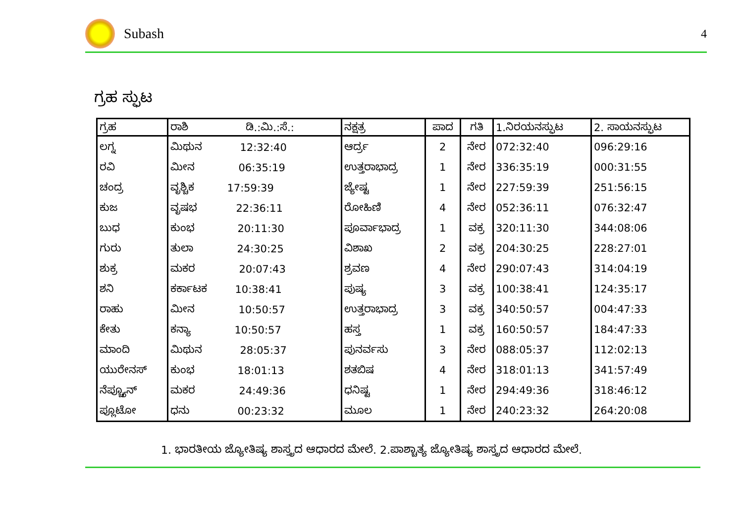Subash
4
ಗ್ರಹ ಸ್ಫುಟ
| ಗ್ರಹ | ರಾಶಿ ಡಿ.:ಮಿ.:ಸೆ.: | ನಕ್ಷತ್ರ | ಪಾದ | ಗತಿ | 1.ನಿರಯನಸ್ಫುಟ | 2. ಸಾಯನಸ್ಫುಟ |
| --- | --- | --- | --- | --- | --- | --- |
| ಲಗ್ನ | ಮಿಥುನ 12:32:40 | ಆರ್ದ್ರ | 2 | ನೇರ | 072:32:40 | 096:29:16 |
| ರವಿ | ಮೀನ 06:35:19 | ಉತ್ತರಾಭಾದ್ರ | 1 | ನೇರ | 336:35:19 | 000:31:55 |
| ಚಂದ್ರ | ವೃಶ್ಚಿಕ 17:59:39 | ಜ್ಯೇಷ್ಟ | 1 | ನೇರ | 227:59:39 | 251:56:15 |
| ಕುಜ | ವೃಷಭ 22:36:11 | ರೋಹಿಣಿ | 4 | ನೇರ | 052:36:11 | 076:32:47 |
| ಬುಧ | ಕುಂಭ 20:11:30 | ಪೂರ್ವಾಭಾದ್ರ | 1 | ವಕ್ರ | 320:11:30 | 344:08:06 |
| ಗುರು | ತುಲಾ 24:30:25 | ವಿಶಾಖ | 2 | ವಕ್ರ | 204:30:25 | 228:27:01 |
| ಶುಕ್ರ | ಮಕರ 20:07:43 | ಶ್ರವಣ | 4 | ನೇರ | 290:07:43 | 314:04:19 |
| ಶನಿ | ಕರ್ಕಾಟಕ 10:38:41 | ಪುಷ್ಯ | 3 | ವಕ್ರ | 100:38:41 | 124:35:17 |
| ರಾಹು | ಮೀನ 10:50:57 | ಉತ್ತರಾಭಾದ್ರ | 3 | ವಕ್ರ | 340:50:57 | 004:47:33 |
| ಕೇತು | ಕನ್ಯಾ 10:50:57 | ಹಸ್ತ | 1 | ವಕ್ರ | 160:50:57 | 184:47:33 |
| ಮಾಂದಿ | ಮಿಥುನ 28:05:37 | ಪುನರ್ವಸು | 3 | ನೇರ | 088:05:37 | 112:02:13 |
| ಯುರೇನಸ್ | ಕುಂಭ 18:01:13 | ಶತಬಿಷ | 4 | ನೇರ | 318:01:13 | 341:57:49 |
| ನೆಪ್ಚ್ಯೂನ್ | ಮಕರ 24:49:36 | ಧನಿಷ್ಟ | 1 | ನೇರ | 294:49:36 | 318:46:12 |
| ಪ್ಲೂಟೋ | ಧನು 00:23:32 | ಮೂಲ | 1 | ನೇರ | 240:23:32 | 264:20:08 |
1. ಭಾರತೀಯ ಜ್ಯೋತಿಷ್ಯ ಶಾಸ್ತ್ರದ ಆಧಾರದ ಮೇಲೆ. 2.ಪಾಶ್ಚಾತ್ಯ ಜ್ಯೋತಿಷ್ಯ ಶಾಸ್ತ್ರದ ಆಧಾರದ ಮೇಲೆ.